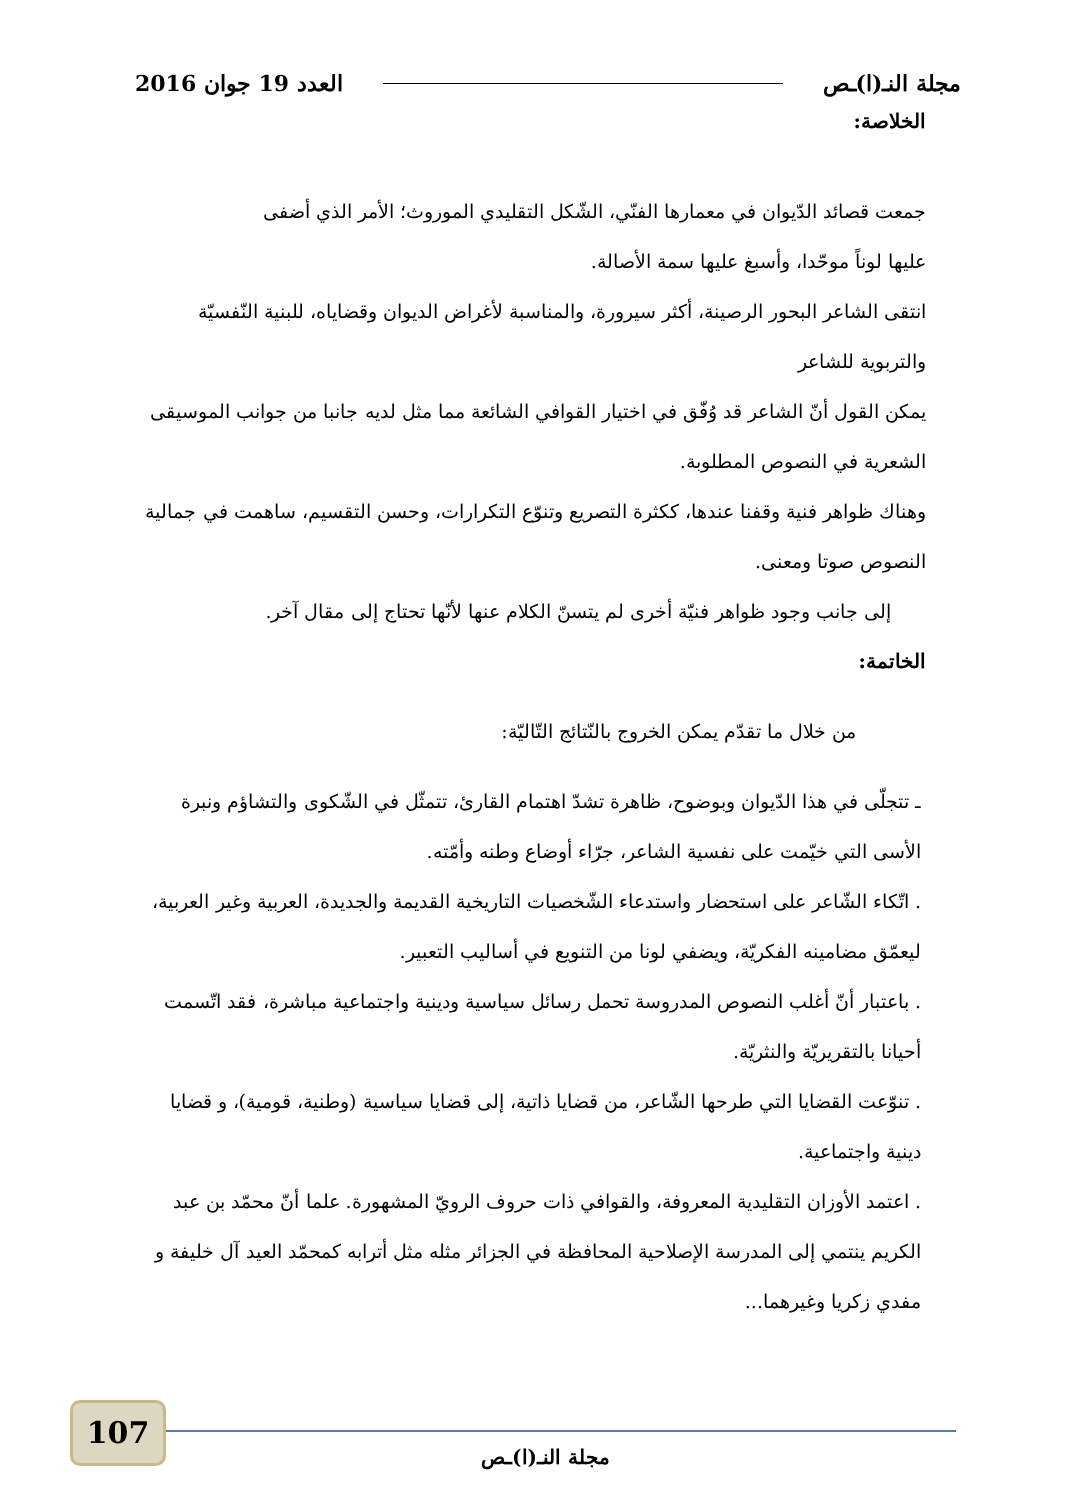مجلة النـ(ا)ـص العدد 19 جوان 2016
الخلاصة:
جمعت قصائد الدّيوان في معمارها الفنّي، الشّكل التقليدي الموروث؛ الأمر الذي أضفى
عليها لوناً موحّدا، وأسبغ عليها سمة الأصالة.
انتقى الشاعر البحور الرصينة، أكثر سيرورة، والمناسبة لأغراض الديوان وقضاياه، للبنية النّفسيّة والتربوية للشاعر
يمكن القول أنّ الشاعر قد وُفّق في اختيار القوافي الشائعة مما مثل لديه جانبا من جوانب الموسيقى الشعرية في النصوص المطلوبة.
وهناك ظواهر فنية وقفنا عندها، ككثرة التصريع وتنوّع التكرارات، وحسن التقسيم، ساهمت في جمالية النصوص صوتا ومعنى.
إلى جانب وجود ظواهر فنيّة أخرى لم يتسنّ الكلام عنها لأنّها تحتاج إلى مقال آخر.
الخاتمة:
من خلال ما تقدّم يمكن الخروج بالنّتائج التّاليّة:
ـ تتجلّى في هذا الدّيوان وبوضوح، ظاهرة تشدّ اهتمام القارئ، تتمثّل في الشّكوى والتشاؤم ونبرة الأسى التي خيّمت على نفسية الشاعر، جرّاء أوضاع وطنه وأمّته.
. اتّكاء الشّاعر على استحضار واستدعاء الشّخصيات التاريخية القديمة والجديدة، العربية وغير العربية، ليعمّق مضامينه الفكريّة، ويضفي لونا من التنويع في أساليب التعبير.
. باعتبار أنّ أغلب النصوص المدروسة تحمل رسائل سياسية ودينية واجتماعية مباشرة، فقد اتّسمت أحيانا بالتقريريّة والنثريّة.
. تنوّعت القضايا التي طرحها الشّاعر، من قضايا ذاتية، إلى قضايا سياسية (وطنية، قومية)، و قضايا دينية واجتماعية.
. اعتمد الأوزان التقليدية المعروفة، والقوافي ذات حروف الرويّ المشهورة. علما أنّ محمّد بن عبد الكريم ينتمي إلى المدرسة الإصلاحية المحافظة في الجزائر مثله مثل أترابه كمحمّد العيد آل خليفة و مفدي زكريا وغيرهما...
107
مجلة النـ(ا)ـص